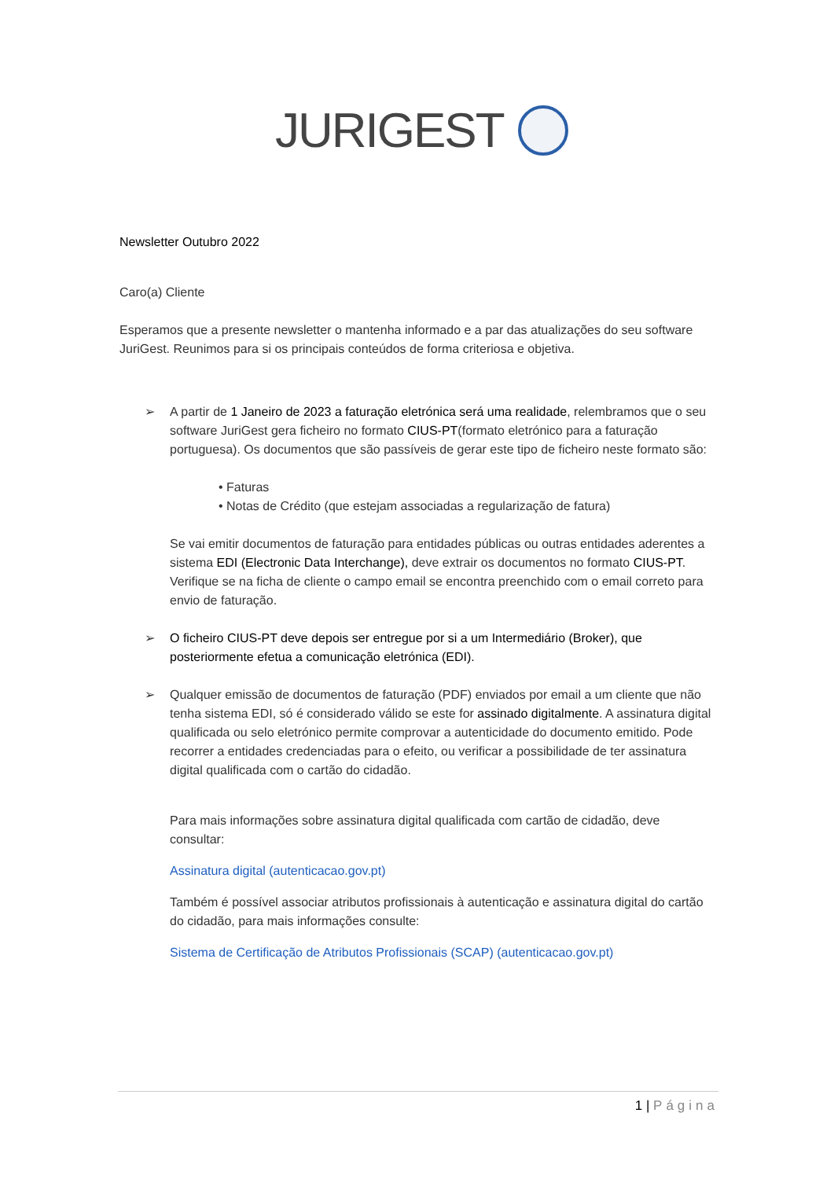JURIGEST
Newsletter Outubro 2022
Caro(a) Cliente
Esperamos que a presente newsletter o mantenha informado e a par das atualizações do seu software JuriGest. Reunimos para si os principais conteúdos de forma criteriosa e objetiva.
➢ A partir de 1 Janeiro de 2023 a faturação eletrónica será uma realidade, relembramos que o seu software JuriGest gera ficheiro no formato CIUS-PT(formato eletrónico para a faturação portuguesa). Os documentos que são passíveis de gerar este tipo de ficheiro neste formato são:
• Faturas
• Notas de Crédito (que estejam associadas a regularização de fatura)
Se vai emitir documentos de faturação para entidades públicas ou outras entidades aderentes a sistema EDI (Electronic Data Interchange), deve extrair os documentos no formato CIUS-PT. Verifique se na ficha de cliente o campo email se encontra preenchido com o email correto para envio de faturação.
➢ O ficheiro CIUS-PT deve depois ser entregue por si a um Intermediário (Broker), que posteriormente efetua a comunicação eletrónica (EDI).
➢ Qualquer emissão de documentos de faturação (PDF) enviados por email a um cliente que não tenha sistema EDI, só é considerado válido se este for assinado digitalmente. A assinatura digital qualificada ou selo eletrónico permite comprovar a autenticidade do documento emitido. Pode recorrer a entidades credenciadas para o efeito, ou verificar a possibilidade de ter assinatura digital qualificada com o cartão do cidadão.
Para mais informações sobre assinatura digital qualificada com cartão de cidadão, deve consultar:
Assinatura digital (autenticacao.gov.pt)
Também é possível associar atributos profissionais à autenticação e assinatura digital do cartão do cidadão, para mais informações consulte:
Sistema de Certificação de Atributos Profissionais (SCAP) (autenticacao.gov.pt)
1 | Página